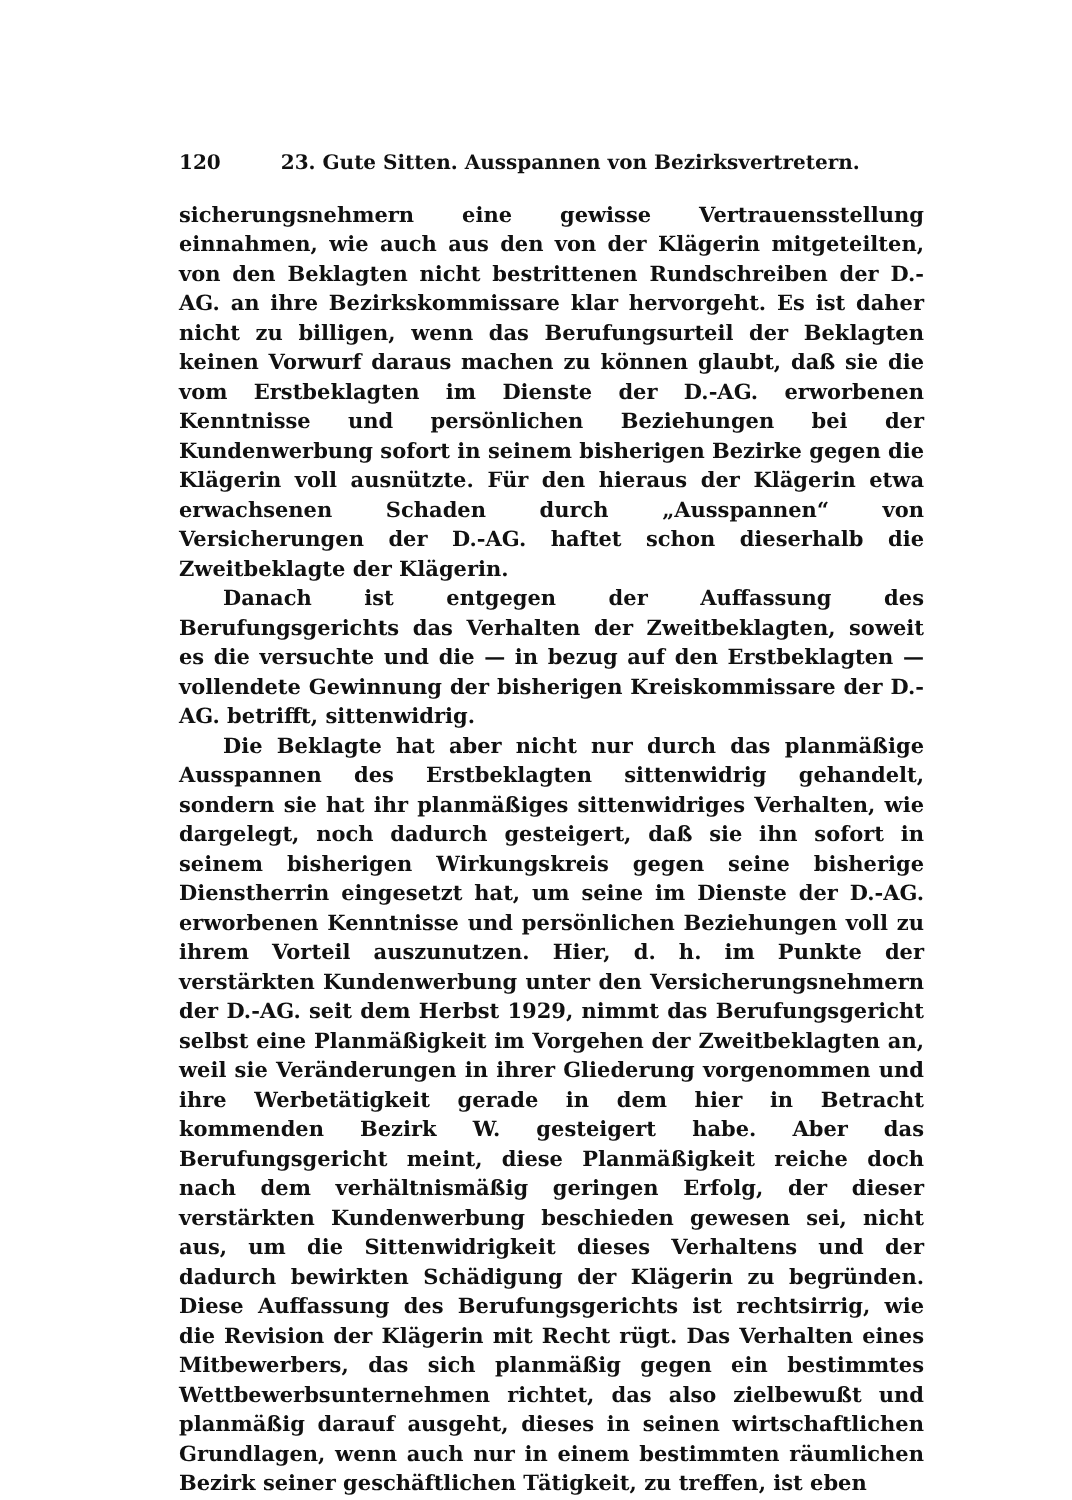120 23. Gute Sitten. Ausspannen von Bezirksvertretern.
sicherungsnehmern eine gewisse Vertrauensstellung einnahmen, wie auch aus den von der Klägerin mitgeteilten, von den Beklagten nicht bestrittenen Rundschreiben der D.-AG. an ihre Bezirkskommissare klar hervorgeht. Es ist daher nicht zu billigen, wenn das Berufungsurteil der Beklagten keinen Vorwurf daraus machen zu können glaubt, daß sie die vom Erstbeklagten im Dienste der D.-AG. erworbenen Kenntnisse und persönlichen Beziehungen bei der Kundenwerbung sofort in seinem bisherigen Bezirke gegen die Klägerin voll ausnützte. Für den hieraus der Klägerin etwa erwachsenen Schaden durch „Ausspannen“ von Versicherungen der D.-AG. haftet schon dieserhalb die Zweitbeklagte der Klägerin.
Danach ist entgegen der Auffassung des Berufungsgerichts das Verhalten der Zweitbeklagten, soweit es die versuchte und die — in bezug auf den Erstbeklagten — vollendete Gewinnung der bisherigen Kreiskommissare der D.-AG. betrifft, sittenwidrig.
Die Beklagte hat aber nicht nur durch das planmäßige Ausspannen des Erstbeklagten sittenwidrig gehandelt, sondern sie hat ihr planmäßiges sittenwidriges Verhalten, wie dargelegt, noch dadurch gesteigert, daß sie ihn sofort in seinem bisherigen Wirkungskreis gegen seine bisherige Dienstherrin eingesetzt hat, um seine im Dienste der D.-AG. erworbenen Kenntnisse und persönlichen Beziehungen voll zu ihrem Vorteil auszunutzen. Hier, d. h. im Punkte der verstärkten Kundenwerbung unter den Versicherungsnehmern der D.-AG. seit dem Herbst 1929, nimmt das Berufungsgericht selbst eine Planmäßigkeit im Vorgehen der Zweitbeklagten an, weil sie Veränderungen in ihrer Gliederung vorgenommen und ihre Werbetätigkeit gerade in dem hier in Betracht kommenden Bezirk W. gesteigert habe. Aber das Berufungsgericht meint, diese Planmäßigkeit reiche doch nach dem verhältnismäßig geringen Erfolg, der dieser verstärkten Kundenwerbung beschieden gewesen sei, nicht aus, um die Sittenwidrigkeit dieses Verhaltens und der dadurch bewirkten Schädigung der Klägerin zu begründen. Diese Auffassung des Berufungsgerichts ist rechtsirrig, wie die Revision der Klägerin mit Recht rügt. Das Verhalten eines Mitbewerbers, das sich planmäßig gegen ein bestimmtes Wettbewerbsunternehmen richtet, das also zielbewußt und planmäßig darauf ausgeht, dieses in seinen wirtschaftlichen Grundlagen, wenn auch nur in einem bestimmten räumlichen Bezirk seiner geschäftlichen Tätigkeit, zu treffen, ist eben